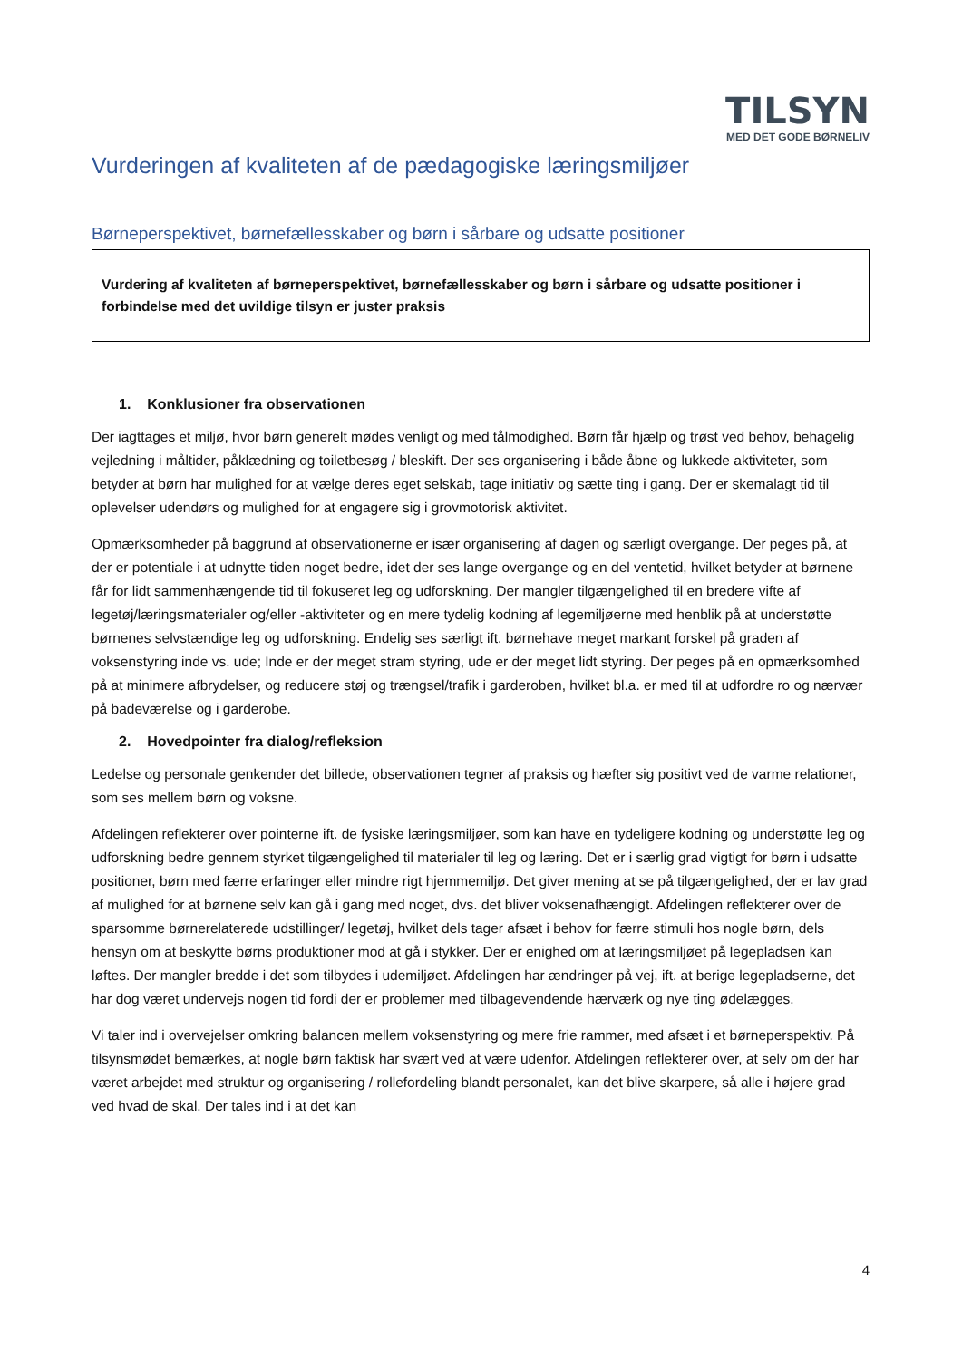TILSYN
MED DET GODE BØRNELIV
Vurderingen af kvaliteten af de pædagogiske læringsmiljøer
Børneperspektivet, børnefællesskaber og børn i sårbare og udsatte positioner
Vurdering af kvaliteten af børneperspektivet, børnefællesskaber og børn i sårbare og udsatte positioner i forbindelse med det uvildige tilsyn er juster praksis
1. Konklusioner fra observationen
Der iagttages et miljø, hvor børn generelt mødes venligt og med tålmodighed. Børn får hjælp og trøst ved behov, behagelig vejledning i måltider, påklædning og toiletbesøg / bleskift. Der ses organisering i både åbne og lukkede aktiviteter, som betyder at børn har mulighed for at vælge deres eget selskab, tage initiativ og sætte ting i gang. Der er skemalagt tid til oplevelser udendørs og mulighed for at engagere sig i grovmotorisk aktivitet.
Opmærksomheder på baggrund af observationerne er især organisering af dagen og særligt overgange. Der peges på, at der er potentiale i at udnytte tiden noget bedre, idet der ses lange overgange og en del ventetid, hvilket betyder at børnene får for lidt sammenhængende tid til fokuseret leg og udforskning. Der mangler tilgængelighed til en bredere vifte af legetøj/læringsmaterialer og/eller -aktiviteter og en mere tydelig kodning af legemiljøerne med henblik på at understøtte børnenes selvstændige leg og udforskning. Endelig ses særligt ift. børnehave meget markant forskel på graden af voksenstyring inde vs. ude; Inde er der meget stram styring, ude er der meget lidt styring. Der peges på en opmærksomhed på at minimere afbrydelser, og reducere støj og trængsel/trafik i garderoben, hvilket bl.a. er med til at udfordre ro og nærvær på badeværelse og i garderobe.
2. Hovedpointer fra dialog/refleksion
Ledelse og personale genkender det billede, observationen tegner af praksis og hæfter sig positivt ved de varme relationer, som ses mellem børn og voksne.
Afdelingen reflekterer over pointerne ift. de fysiske læringsmiljøer, som kan have en tydeligere kodning og understøtte leg og udforskning bedre gennem styrket tilgængelighed til materialer til leg og læring. Det er i særlig grad vigtigt for børn i udsatte positioner, børn med færre erfaringer eller mindre rigt hjemmemiljø. Det giver mening at se på tilgængelighed, der er lav grad af mulighed for at børnene selv kan gå i gang med noget, dvs. det bliver voksenafhængigt. Afdelingen reflekterer over de sparsomme børnerelaterede udstillinger/ legetøj, hvilket dels tager afsæt i behov for færre stimuli hos nogle børn, dels hensyn om at beskytte børns produktioner mod at gå i stykker. Der er enighed om at læringsmiljøet på legepladsen kan løftes. Der mangler bredde i det som tilbydes i udemiljøet. Afdelingen har ændringer på vej, ift. at berige legepladserne, det har dog været undervejs nogen tid fordi der er problemer med tilbagevendende hærværk og nye ting ødelægges.
Vi taler ind i overvejelser omkring balancen mellem voksenstyring og mere frie rammer, med afsæt i et børneperspektiv. På tilsynsmødet bemærkes, at nogle børn faktisk har svært ved at være udenfor. Afdelingen reflekterer over, at selv om der har været arbejdet med struktur og organisering / rollefordeling blandt personalet, kan det blive skarpere, så alle i højere grad ved hvad de skal. Der tales ind i at det kan
4